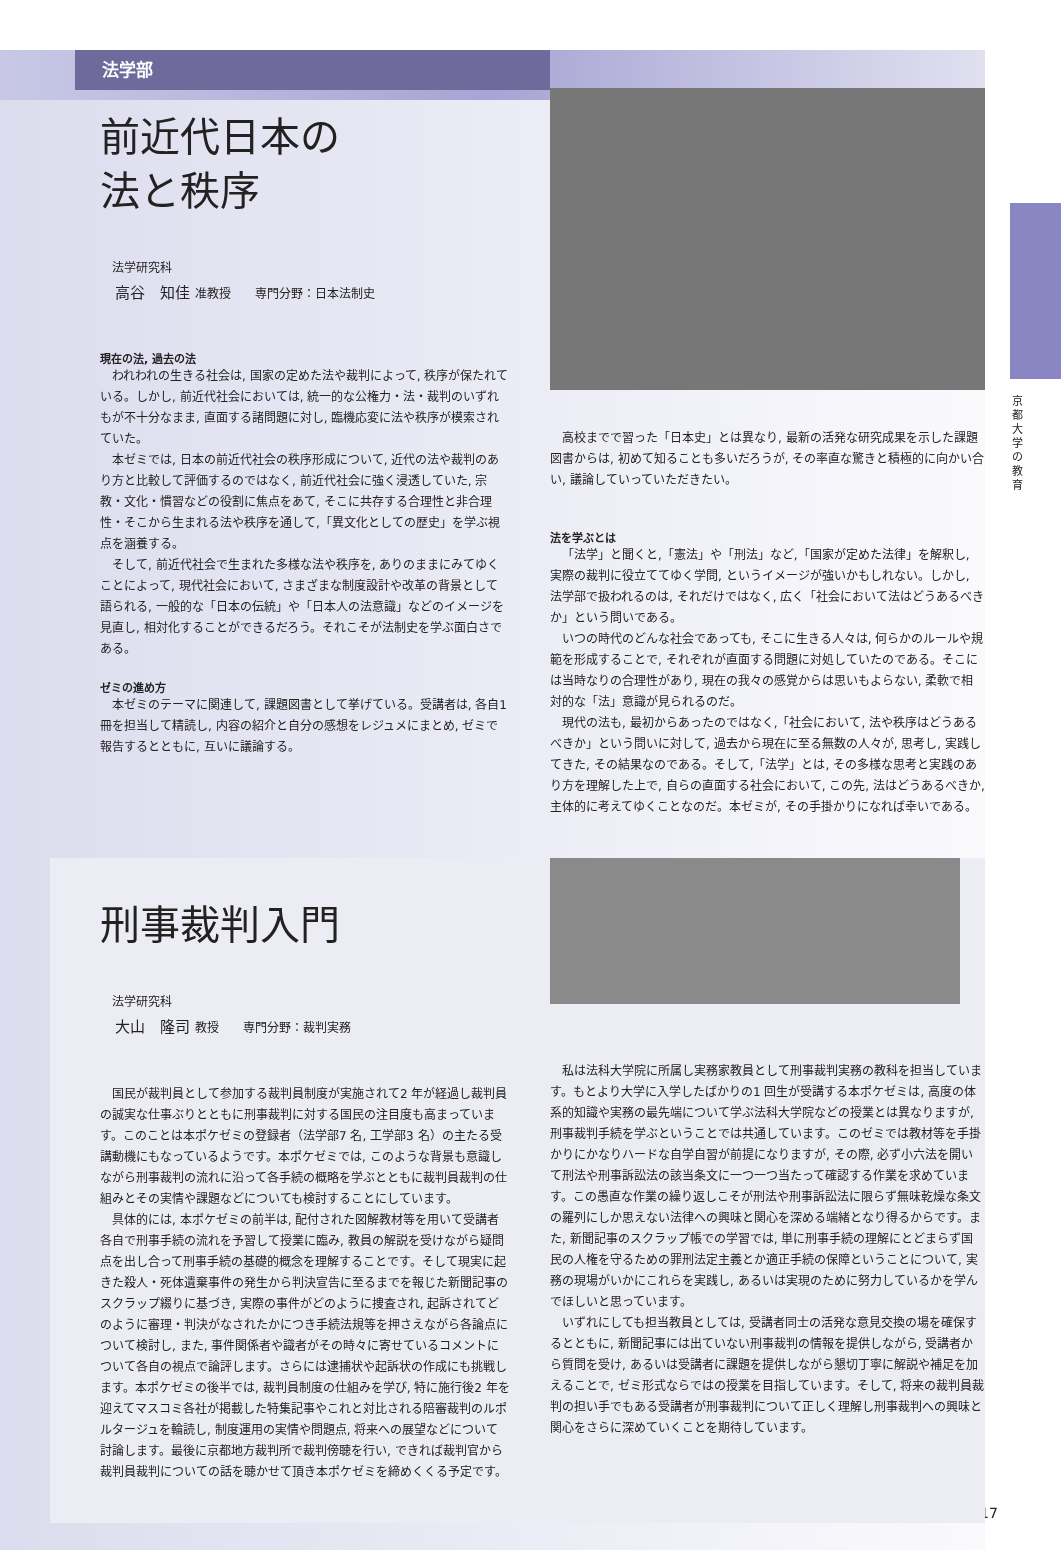京都大学の教育
法学部
前近代日本の
法と秩序
法学研究科
高谷　知佳 准教授　　専門分野：日本法制史
現在の法, 過去の法
われわれの生きる社会は, 国家の定めた法や裁判によって, 秩序が保たれている。しかし, 前近代社会においては, 統一的な公権力・法・裁判のいずれもが不十分なまま, 直面する諸問題に対し, 臨機応変に法や秩序が模索されていた。
本ゼミでは, 日本の前近代社会の秩序形成について, 近代の法や裁判のあり方と比較して評価するのではなく, 前近代社会に強く浸透していた, 宗教・文化・慣習などの役割に焦点をあて, そこに共存する合理性と非合理性・そこから生まれる法や秩序を通して,「異文化としての歴史」を学ぶ視点を涵養する。
そして, 前近代社会で生まれた多様な法や秩序を, ありのままにみてゆくことによって, 現代社会において, さまざまな制度設計や改革の背景として語られる, 一般的な「日本の伝統」や「日本人の法意識」などのイメージを見直し, 相対化することができるだろう。それこそが法制史を学ぶ面白さである。
ゼミの進め方
本ゼミのテーマに関連して, 課題図書として挙げている。受講者は, 各自1 冊を担当して精読し, 内容の紹介と自分の感想をレジュメにまとめ, ゼミで報告するとともに, 互いに議論する。
高校までで習った「日本史」とは異なり, 最新の活発な研究成果を示した課題図書からは, 初めて知ることも多いだろうが, その率直な驚きと積極的に向かい合い, 議論していっていただきたい。
法を学ぶとは
「法学」と聞くと,「憲法」や「刑法」など,「国家が定めた法律」を解釈し, 実際の裁判に役立ててゆく学問, というイメージが強いかもしれない。しかし, 法学部で扱われるのは, それだけではなく, 広く「社会において法はどうあるべきか」という問いである。
いつの時代のどんな社会であっても, そこに生きる人々は, 何らかのルールや規範を形成することで, それぞれが直面する問題に対処していたのである。そこには当時なりの合理性があり, 現在の我々の感覚からは思いもよらない, 柔軟で相対的な「法」意識が見られるのだ。
現代の法も, 最初からあったのではなく,「社会において, 法や秩序はどうあるべきか」という問いに対して, 過去から現在に至る無数の人々が, 思考し, 実践してきた, その結果なのである。そして,「法学」とは, その多様な思考と実践のあり方を理解した上で, 自らの直面する社会において, この先, 法はどうあるべきか, 主体的に考えてゆくことなのだ。本ゼミが, その手掛かりになれば幸いである。
刑事裁判入門
法学研究科
大山　隆司 教授　　専門分野：裁判実務
国民が裁判員として参加する裁判員制度が実施されて2 年が経過し裁判員の誠実な仕事ぶりとともに刑事裁判に対する国民の注目度も高まっています。このことは本ポケゼミの登録者（法学部7 名, 工学部3 名）の主たる受講動機にもなっているようです。本ポケゼミでは, このような背景も意識しながら刑事裁判の流れに沿って各手続の概略を学ぶとともに裁判員裁判の仕組みとその実情や課題などについても検討することにしています。
具体的には, 本ポケゼミの前半は, 配付された図解教材等を用いて受講者各自で刑事手続の流れを予習して授業に臨み, 教員の解説を受けながら疑問点を出し合って刑事手続の基礎的概念を理解することです。そして現実に起きた殺人・死体遺棄事件の発生から判決宣告に至るまでを報じた新聞記事のスクラップ綴りに基づき, 実際の事件がどのように捜査され, 起訴されてどのように審理・判決がなされたかにつき手続法規等を押さえながら各論点について検討し, また, 事件関係者や識者がその時々に寄せているコメントについて各自の視点で論評します。さらには逮捕状や起訴状の作成にも挑戦します。本ポケゼミの後半では, 裁判員制度の仕組みを学び, 特に施行後2 年を迎えてマスコミ各社が掲載した特集記事やこれと対比される陪審裁判のルポルタージュを輪読し, 制度運用の実情や問題点, 将来への展望などについて討論します。最後に京都地方裁判所で裁判傍聴を行い, できれば裁判官から裁判員裁判についての話を聴かせて頂き本ポケゼミを締めくくる予定です。
私は法科大学院に所属し実務家教員として刑事裁判実務の教科を担当しています。もとより大学に入学したばかりの1 回生が受講する本ポケゼミは, 高度の体系的知識や実務の最先端について学ぶ法科大学院などの授業とは異なりますが, 刑事裁判手続を学ぶということでは共通しています。このゼミでは教材等を手掛かりにかなりハードな自学自習が前提になりますが, その際, 必ず小六法を開いて刑法や刑事訴訟法の該当条文に一つ一つ当たって確認する作業を求めています。この愚直な作業の繰り返しこそが刑法や刑事訴訟法に限らず無味乾燥な条文の羅列にしか思えない法律への興味と関心を深める端緒となり得るからです。また, 新聞記事のスクラップ帳での学習では, 単に刑事手続の理解にとどまらず国民の人権を守るための罪刑法定主義とか適正手続の保障ということについて, 実務の現場がいかにこれらを実践し, あるいは実現のために努力しているかを学んでほしいと思っています。
いずれにしても担当教員としては, 受講者同士の活発な意見交換の場を確保するとともに, 新聞記事には出ていない刑事裁判の情報を提供しながら, 受講者から質問を受け, あるいは受講者に課題を提供しながら懇切丁寧に解説や補足を加えることで, ゼミ形式ならではの授業を目指しています。そして, 将来の裁判員裁判の担い手でもある受講者が刑事裁判について正しく理解し刑事裁判への興味と関心をさらに深めていくことを期待しています。
17